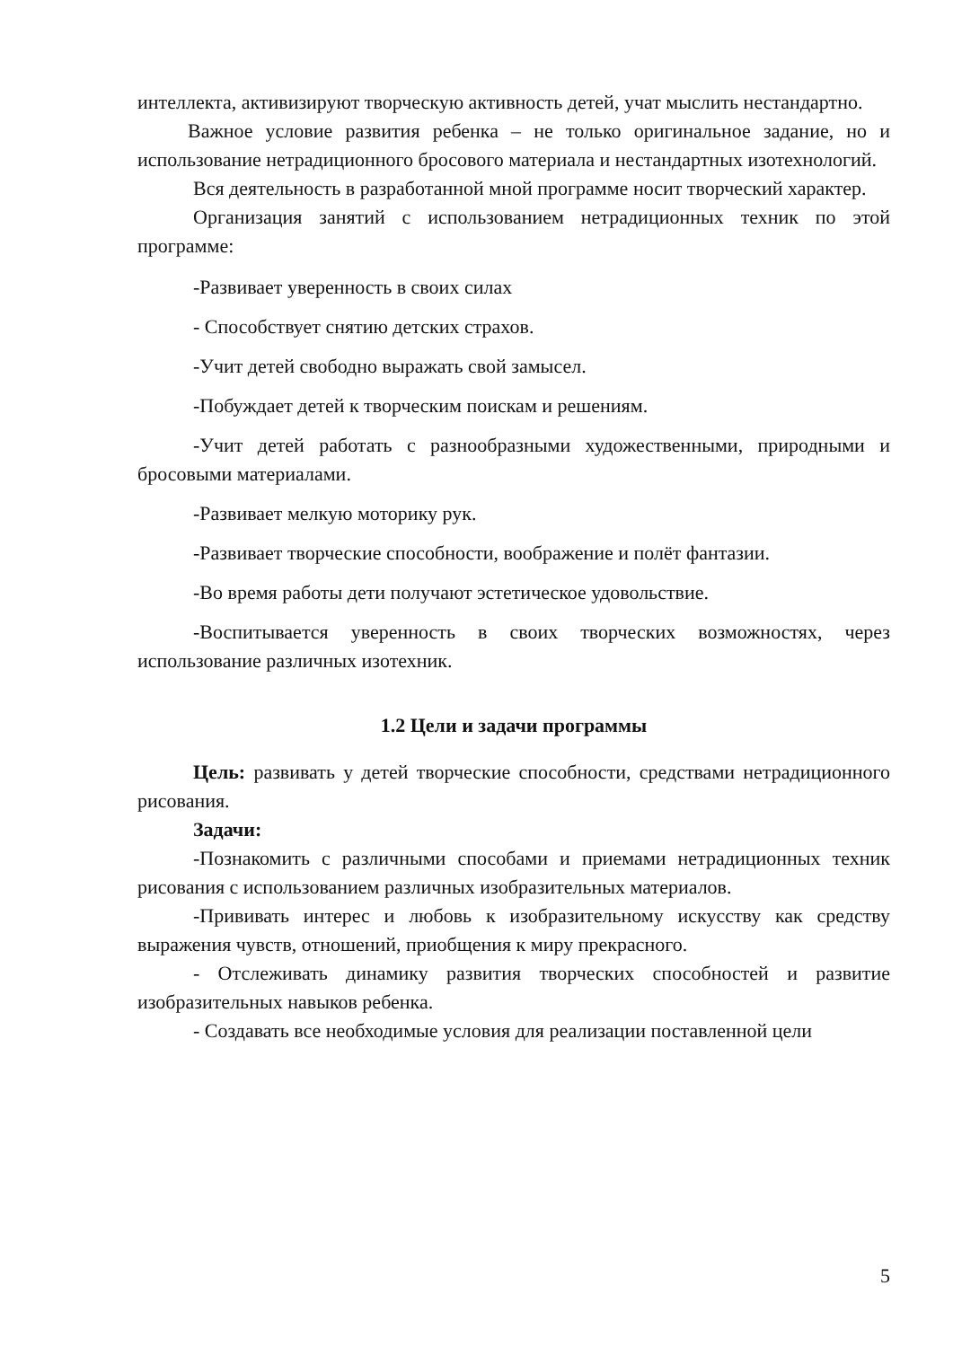интеллекта, активизируют творческую активность детей, учат мыслить нестандартно.
Важное условие развития ребенка – не только оригинальное задание, но и использование нетрадиционного бросового материала и нестандартных изотехнологий.
Вся деятельность в разработанной мной программе носит творческий характер.
Организация занятий с использованием нетрадиционных техник по этой программе:
-Развивает уверенность в своих силах
- Способствует снятию детских страхов.
-Учит детей свободно выражать свой замысел.
-Побуждает детей к творческим поискам и решениям.
-Учит детей работать с разнообразными художественными, природными и бросовыми материалами.
-Развивает мелкую моторику рук.
-Развивает творческие способности, воображение и полёт фантазии.
-Во время работы дети получают эстетическое удовольствие.
-Воспитывается уверенность в своих творческих возможностях, через использование различных изотехник.
1.2 Цели и задачи программы
Цель: развивать у детей творческие способности, средствами нетрадиционного рисования.
Задачи:
-Познакомить с различными способами и приемами нетрадиционных техник рисования с использованием различных изобразительных материалов.
-Прививать интерес и любовь к изобразительному искусству как средству выражения чувств, отношений, приобщения к миру прекрасного.
- Отслеживать динамику развития творческих способностей и развитие изобразительных навыков ребенка.
- Создавать все необходимые условия для реализации поставленной цели
5